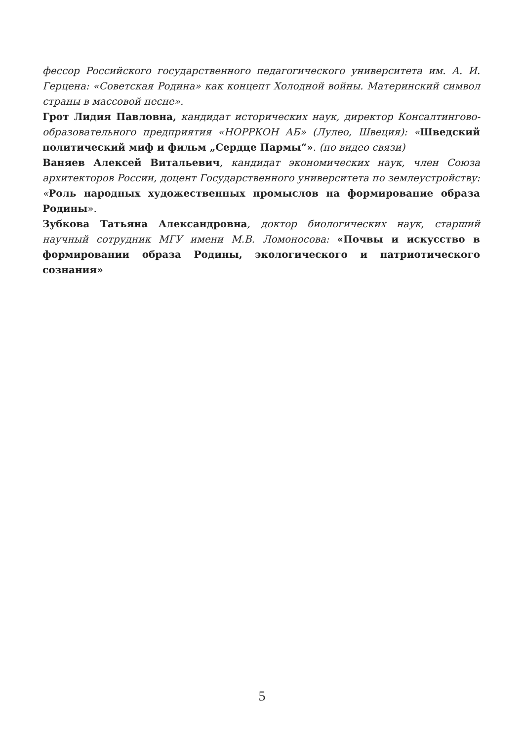фессор Российского государственного педагогического университета им. А. И. Герцена: «Советская Родина» как концепт Холодной войны. Материнский символ страны в массовой песне».
Грот Лидия Павловна, кандидат исторических наук, директор Консалтингово-образовательного предприятия «НОРРКОН АБ» (Лулео, Швеция): «Шведский политический миф и фильм „Сердце Пармы“». (по видео связи)
Ваняев Алексей Витальевич, кандидат экономических наук, член Союза архитекторов России, доцент Государственного университета по землеустройству: «Роль народных художественных промыслов на формирование образа Родины».
Зубкова Татьяна Александровна, доктор биологических наук, старший научный сотрудник МГУ имени М.В. Ломоносова: «Почвы и искусство в формировании образа Родины, экологического и патриотического сознания»
5